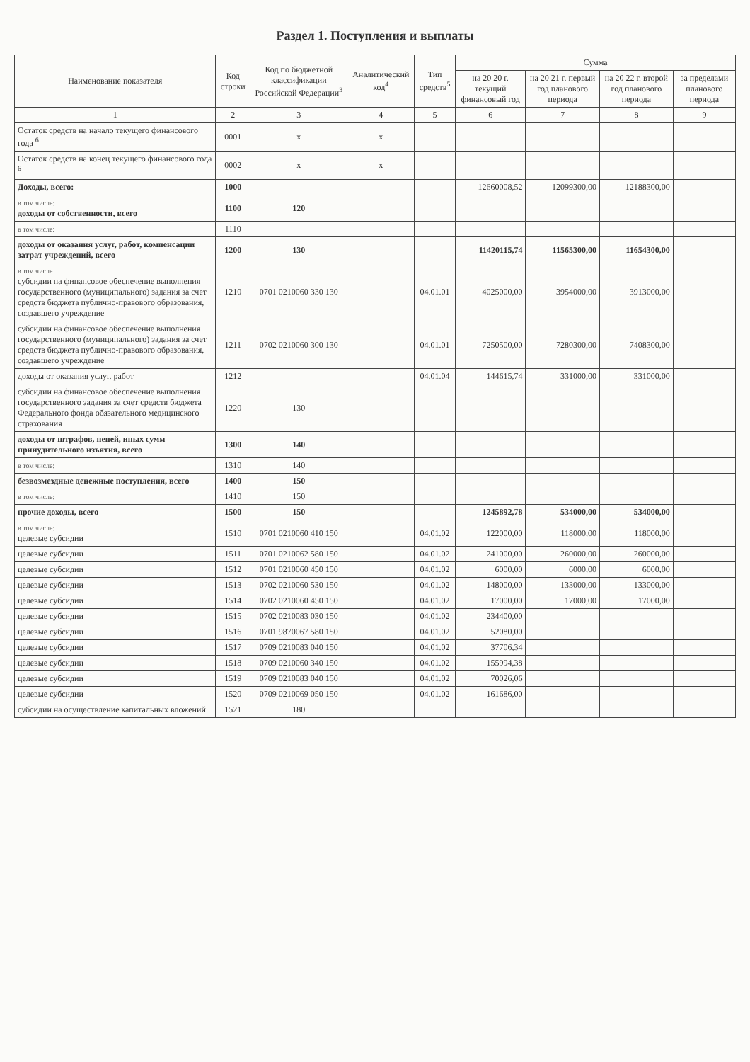Раздел 1. Поступления и выплаты
| Наименование показателя | Код строки | Код по бюджетной классификации Российской Федерации<sup>3</sup> | Аналитический код<sup>4</sup> | Тип средств<sup>5</sup> | Сумма | | | |
| --- | --- | --- | --- | --- | --- | --- | --- | --- |
| | | | | | на 20 20 г. текущий финансовый год | на 20 21 г. первый год планового периода | на 20 22 г. второй год планового периода | за пределами планового периода |
| 1 | 2 | 3 | 4 | 5 | 6 | 7 | 8 | 9 |
| Остаток средств на начало текущего финансового года <sup>6</sup> | 0001 | x | x | | | | | |
| Остаток средств на конец текущего финансового года <sup>6</sup> | 0002 | x | x | | | | | |
| Доходы, всего: | 1000 | | | | 12660008,52 | 12099300,00 | 12188300,00 | |
| в том числе: доходы от собственности, всего | 1100 | 120 | | | | | | |
| в том числе: | 1110 | | | | | | | |
| доходы от оказания услуг, работ, компенсации затрат учреждений, всего | 1200 | 130 | | | 11420115,74 | 11565300,00 | 11654300,00 | |
| в том числе субсидии на финансовое обеспечение выполнения государственного (муниципального) задания за счет средств бюджета публично-правового образования, создавшего учреждение | 1210 | 0701 0210060 330 130 | | 04.01.01 | 4025000,00 | 3954000,00 | 3913000,00 | |
| субсидии на финансовое обеспечение выполнения государственного (муниципального) задания за счет средств бюджета публично-правового образования, создавшего учреждение | 1211 | 0702 0210060 300 130 | | 04.01.01 | 7250500,00 | 7280300,00 | 7408300,00 | |
| доходы от оказания услуг, работ | 1212 | | | 04.01.04 | 144615,74 | 331000,00 | 331000,00 | |
| субсидии на финансовое обеспечение выполнения государственного задания за счет средств бюджета Федерального фонда обязательного медицинского страхования | 1220 | 130 | | | | | | |
| доходы от штрафов, пеней, иных сумм принудительного изъятия, всего | 1300 | 140 | | | | | | |
| в том числе: | 1310 | 140 | | | | | | |
| безвозмездные денежные поступления, всего | 1400 | 150 | | | | | | |
| в том числе: | 1410 | 150 | | | | | | |
| прочие доходы, всего | 1500 | 150 | | | 1245892,78 | 534000,00 | 534000,00 | |
| в том числе: целевые субсидии | 1510 | 0701 0210060 410 150 | | 04.01.02 | 122000,00 | 118000,00 | 118000,00 | |
| целевые субсидии | 1511 | 0701 0210062 580 150 | | 04.01.02 | 241000,00 | 260000,00 | 260000,00 | |
| целевые субсидии | 1512 | 0701 0210060 450 150 | | 04.01.02 | 6000,00 | 6000,00 | 6000,00 | |
| целевые субсидии | 1513 | 0702 0210060 530 150 | | 04.01.02 | 148000,00 | 133000,00 | 133000,00 | |
| целевые субсидии | 1514 | 0702 0210060 450 150 | | 04.01.02 | 17000,00 | 17000,00 | 17000,00 | |
| целевые субсидии | 1515 | 0702 0210083 030 150 | | 04.01.02 | 234400,00 | | | |
| целевые субсидии | 1516 | 0701 9870067 580 150 | | 04.01.02 | 52080,00 | | | |
| целевые субсидии | 1517 | 0709 0210083 040 150 | | 04.01.02 | 37706,34 | | | |
| целевые субсидии | 1518 | 0709 0210060 340 150 | | 04.01.02 | 155994,38 | | | |
| целевые субсидии | 1519 | 0709 0210083 040 150 | | 04.01.02 | 70026,06 | | | |
| целевые субсидии | 1520 | 0709 0210069 050 150 | | 04.01.02 | 161686,00 | | | |
| субсидии на осуществление капитальных вложений | 1521 | 180 | | | | | | |